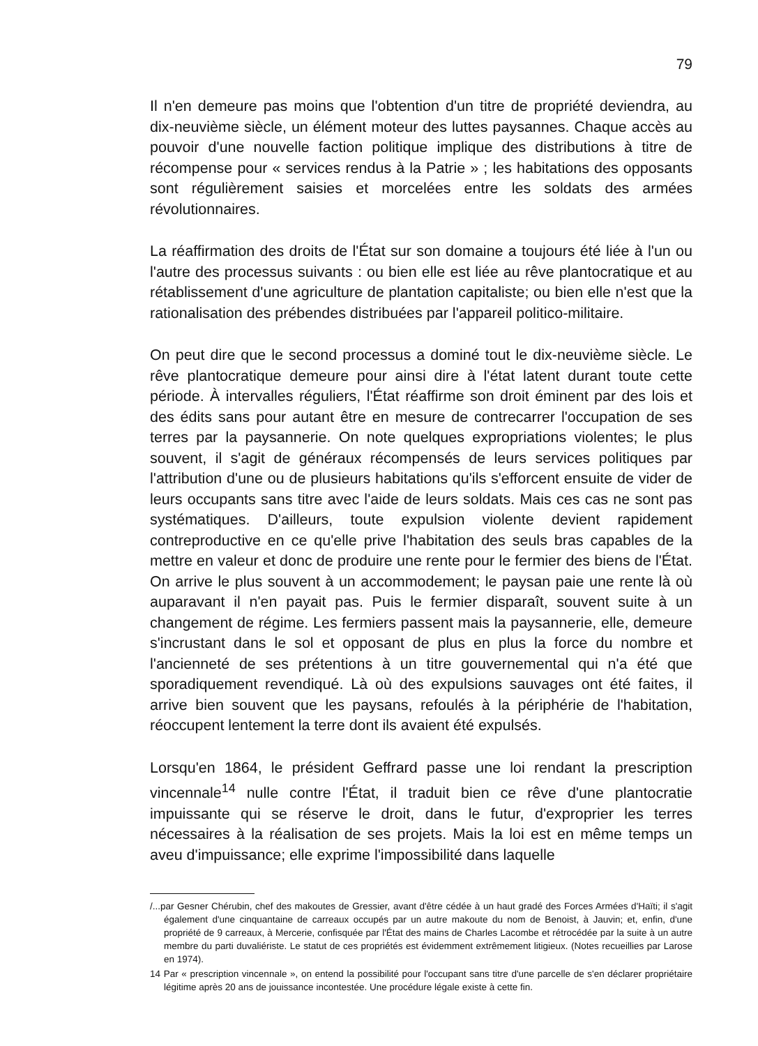79
Il n'en demeure pas moins que l'obtention d'un titre de propriété deviendra, au dix-neuvième siècle, un élément moteur des luttes paysannes. Chaque accès au pouvoir d'une nouvelle faction politique implique des distributions à titre de récompense pour « services rendus à la Patrie » ; les habitations des opposants sont régulièrement saisies et morcelées entre les soldats des armées révolutionnaires.
La réaffirmation des droits de l'État sur son domaine a toujours été liée à l'un ou l'autre des processus suivants : ou bien elle est liée au rêve plantocratique et au rétablissement d'une agriculture de plantation capitaliste; ou bien elle n'est que la rationalisation des prébendes distribuées par l'appareil politico-militaire.
On peut dire que le second processus a dominé tout le dix-neuvième siècle. Le rêve plantocratique demeure pour ainsi dire à l'état latent durant toute cette période. À intervalles réguliers, l'État réaffirme son droit éminent par des lois et des édits sans pour autant être en mesure de contrecarrer l'occupation de ses terres par la paysannerie. On note quelques expropriations violentes; le plus souvent, il s'agit de généraux récompensés de leurs services politiques par l'attribution d'une ou de plusieurs habitations qu'ils s'efforcent ensuite de vider de leurs occupants sans titre avec l'aide de leurs soldats. Mais ces cas ne sont pas systématiques. D'ailleurs, toute expulsion violente devient rapidement contreproductive en ce qu'elle prive l'habitation des seuls bras capables de la mettre en valeur et donc de produire une rente pour le fermier des biens de l'État. On arrive le plus souvent à un accommodement; le paysan paie une rente là où auparavant il n'en payait pas. Puis le fermier disparaît, souvent suite à un changement de régime. Les fermiers passent mais la paysannerie, elle, demeure s'incrustant dans le sol et opposant de plus en plus la force du nombre et l'ancienneté de ses prétentions à un titre gouvernemental qui n'a été que sporadiquement revendiqué. Là où des expulsions sauvages ont été faites, il arrive bien souvent que les paysans, refoulés à la périphérie de l'habitation, réoccupent lentement la terre dont ils avaient été expulsés.
Lorsqu'en 1864, le président Geffrard passe une loi rendant la prescription vincennale<sup>14</sup> nulle contre l'État, il traduit bien ce rêve d'une plantocratie impuissante qui se réserve le droit, dans le futur, d'exproprier les terres nécessaires à la réalisation de ses projets. Mais la loi est en même temps un aveu d'impuissance; elle exprime l'impossibilité dans laquelle
/...par Gesner Chérubin, chef des makoutes de Gressier, avant d'être cédée à un haut gradé des Forces Armées d'Haïti; il s'agit également d'une cinquantaine de carreaux occupés par un autre makoute du nom de Benoist, à Jauvin; et, enfin, d'une propriété de 9 carreaux, à Mercerie, confisquée par l'État des mains de Charles Lacombe et rétrocédée par la suite à un autre membre du parti duvaliériste. Le statut de ces propriétés est évidemment extrêmement litigieux. (Notes recueillies par Larose en 1974).
14 Par « prescription vincennale », on entend la possibilité pour l'occupant sans titre d'une parcelle de s'en déclarer propriétaire légitime après 20 ans de jouissance incontestée. Une procédure légale existe à cette fin.